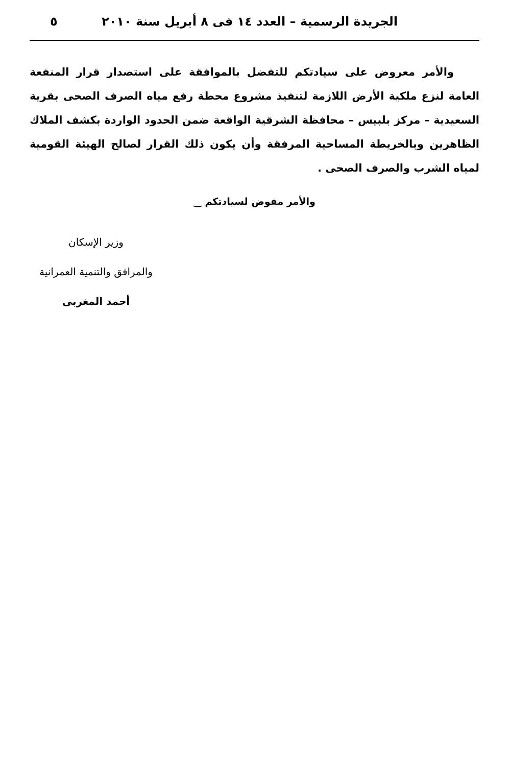الجريدة الرسمية – العدد ١٤ فى ٨ أبريل سنة ٢٠١٠ ٥
والأمر معروض على سيادتكم للتفضل بالموافقة على استصدار قرار المنفعة العامة لنزع ملكية الأرض اللازمة لتنفيذ مشروع محطة رفع مياه الصرف الصحى بقرية السعيدية – مركز بلبيس – محافظة الشرقية الواقعة ضمن الحدود الواردة بكشف الملاك الظاهرين وبالخريطة المساحية المرفقة وأن يكون ذلك القرار لصالح الهيئة القومية لمياه الشرب والصرف الصحى .
والأمر مفوض لسيادتكم ‿
وزير الإسكان
والمرافق والتنمية العمرانية
أحمد المغربى